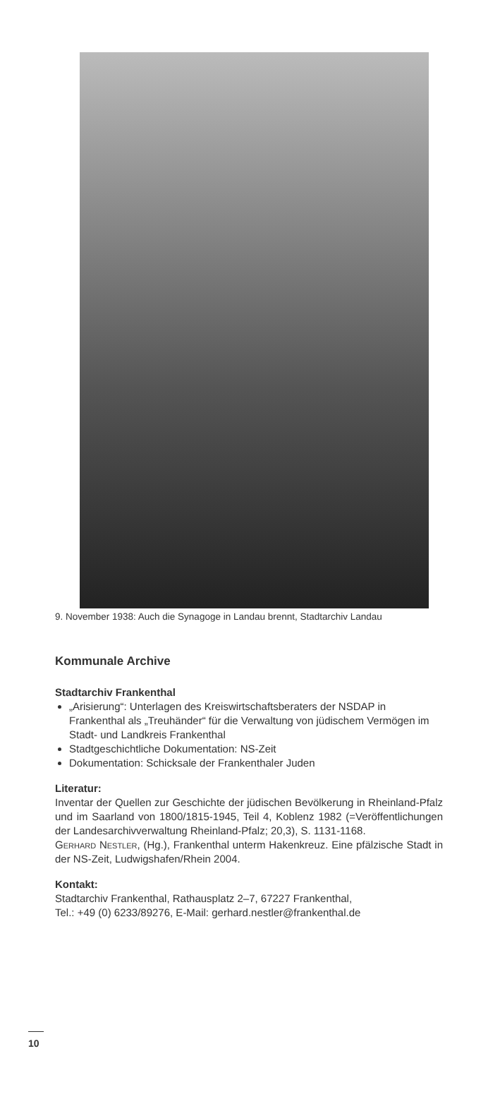9. November 1938: Auch die Synagoge in Landau brennt, Stadtarchiv Landau
Kommunale Archive
Stadtarchiv Frankenthal
„Arisierung“: Unterlagen des Kreiswirtschaftsberaters der NSDAP in Frankenthal als „Treuhänder“ für die Verwaltung von jüdischem Vermögen im Stadt- und Landkreis Frankenthal
Stadtgeschichtliche Dokumentation: NS-Zeit
Dokumentation: Schicksale der Frankenthaler Juden
Literatur:
Inventar der Quellen zur Geschichte der jüdischen Bevölkerung in Rheinland-Pfalz und im Saarland von 1800/1815-1945, Teil 4, Koblenz 1982 (=Veröffentlichungen der Landesarchivverwaltung Rheinland-Pfalz; 20,3), S. 1131-1168.
Gerhard Nestler, (Hg.), Frankenthal unterm Hakenkreuz. Eine pfälzische Stadt in der NS-Zeit, Ludwigshafen/Rhein 2004.
Kontakt:
Stadtarchiv Frankenthal, Rathausplatz 2–7, 67227 Frankenthal,
Tel.: +49 (0) 6233/89276, E-Mail: gerhard.nestler@frankenthal.de
10